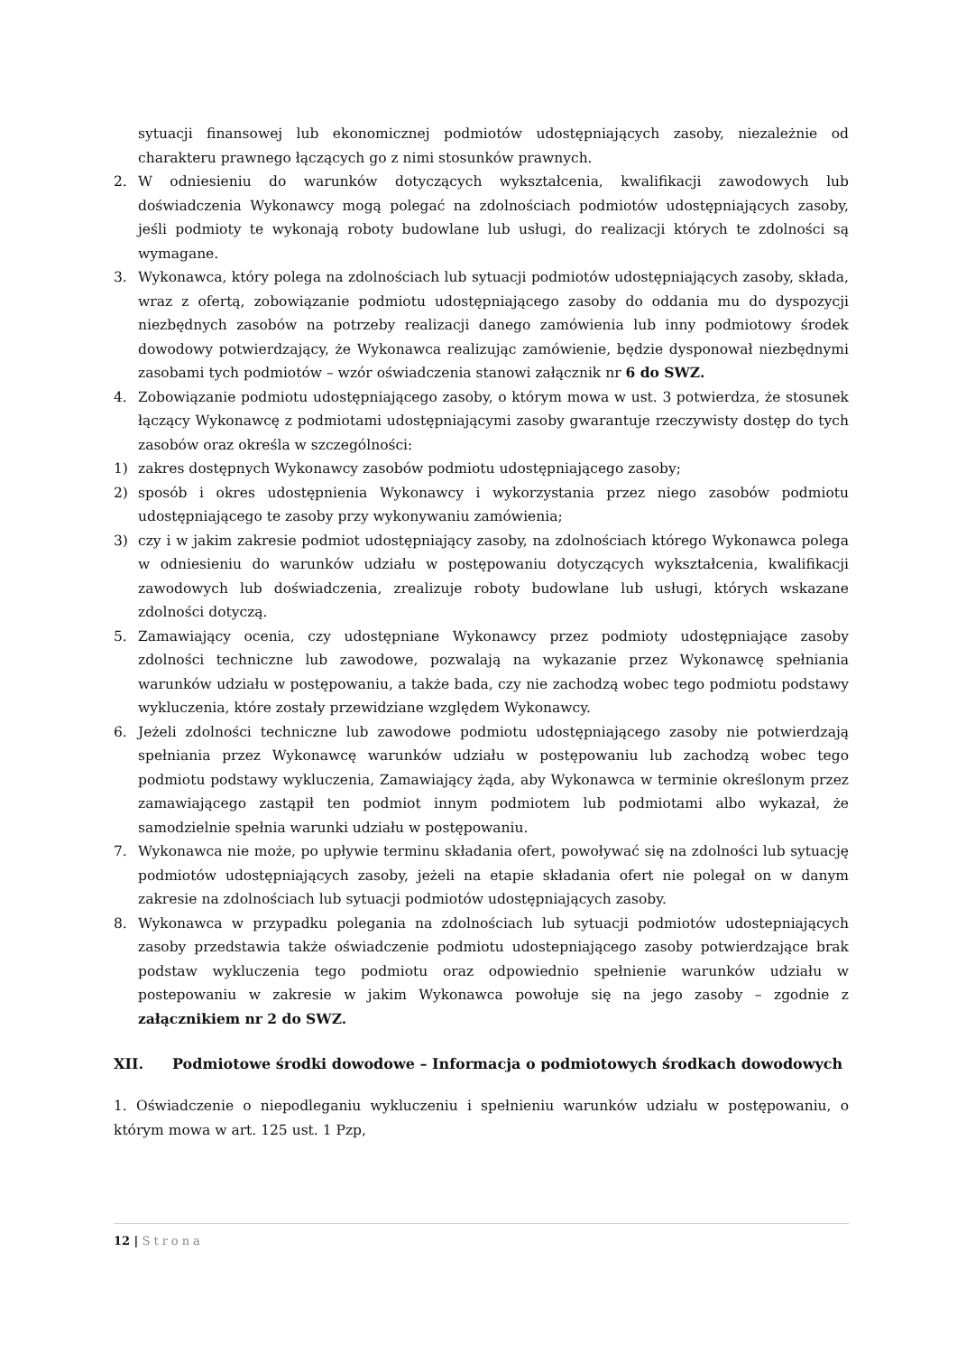sytuacji finansowej lub ekonomicznej podmiotów udostępniających zasoby, niezależnie od charakteru prawnego łączących go z nimi stosunków prawnych.
2. W odniesieniu do warunków dotyczących wykształcenia, kwalifikacji zawodowych lub doświadczenia Wykonawcy mogą polegać na zdolnościach podmiotów udostępniających zasoby, jeśli podmioty te wykonają roboty budowlane lub usługi, do realizacji których te zdolności są wymagane.
3. Wykonawca, który polega na zdolnościach lub sytuacji podmiotów udostępniających zasoby, składa, wraz z ofertą, zobowiązanie podmiotu udostępniającego zasoby do oddania mu do dyspozycji niezbędnych zasobów na potrzeby realizacji danego zamówienia lub inny podmiotowy środek dowodowy potwierdzający, że Wykonawca realizując zamówienie, będzie dysponował niezbędnymi zasobami tych podmiotów – wzór oświadczenia stanowi załącznik nr 6 do SWZ.
4. Zobowiązanie podmiotu udostępniającego zasoby, o którym mowa w ust. 3 potwierdza, że stosunek łączący Wykonawcę z podmiotami udostępniającymi zasoby gwarantuje rzeczywisty dostęp do tych zasobów oraz określa w szczególności:
1) zakres dostępnych Wykonawcy zasobów podmiotu udostępniającego zasoby;
2) sposób i okres udostępnienia Wykonawcy i wykorzystania przez niego zasobów podmiotu udostępniającego te zasoby przy wykonywaniu zamówienia;
3) czy i w jakim zakresie podmiot udostępniający zasoby, na zdolnościach którego Wykonawca polega w odniesieniu do warunków udziału w postępowaniu dotyczących wykształcenia, kwalifikacji zawodowych lub doświadczenia, zrealizuje roboty budowlane lub usługi, których wskazane zdolności dotyczą.
5. Zamawiający ocenia, czy udostępniane Wykonawcy przez podmioty udostępniające zasoby zdolności techniczne lub zawodowe, pozwalają na wykazanie przez Wykonawcę spełniania warunków udziału w postępowaniu, a także bada, czy nie zachodzą wobec tego podmiotu podstawy wykluczenia, które zostały przewidziane względem Wykonawcy.
6. Jeżeli zdolności techniczne lub zawodowe podmiotu udostępniającego zasoby nie potwierdzają spełniania przez Wykonawcę warunków udziału w postępowaniu lub zachodzą wobec tego podmiotu podstawy wykluczenia, Zamawiający żąda, aby Wykonawca w terminie określonym przez zamawiającego zastąpił ten podmiot innym podmiotem lub podmiotami albo wykazał, że samodzielnie spełnia warunki udziału w postępowaniu.
7. Wykonawca nie może, po upływie terminu składania ofert, powoływać się na zdolności lub sytuację podmiotów udostępniających zasoby, jeżeli na etapie składania ofert nie polegał on w danym zakresie na zdolnościach lub sytuacji podmiotów udostępniających zasoby.
8. Wykonawca w przypadku polegania na zdolnościach lub sytuacji podmiotów udostepniających zasoby przedstawia także oświadczenie podmiotu udostepniającego zasoby potwierdzające brak podstaw wykluczenia tego podmiotu oraz odpowiednio spełnienie warunków udziału w postepowaniu w zakresie w jakim Wykonawca powołuje się na jego zasoby – zgodnie z załącznikiem nr 2 do SWZ.
XII. Podmiotowe środki dowodowe – Informacja o podmiotowych środkach dowodowych
1. Oświadczenie o niepodleganiu wykluczeniu i spełnieniu warunków udziału w postępowaniu, o którym mowa w art. 125 ust. 1 Pzp,
12 | Strona